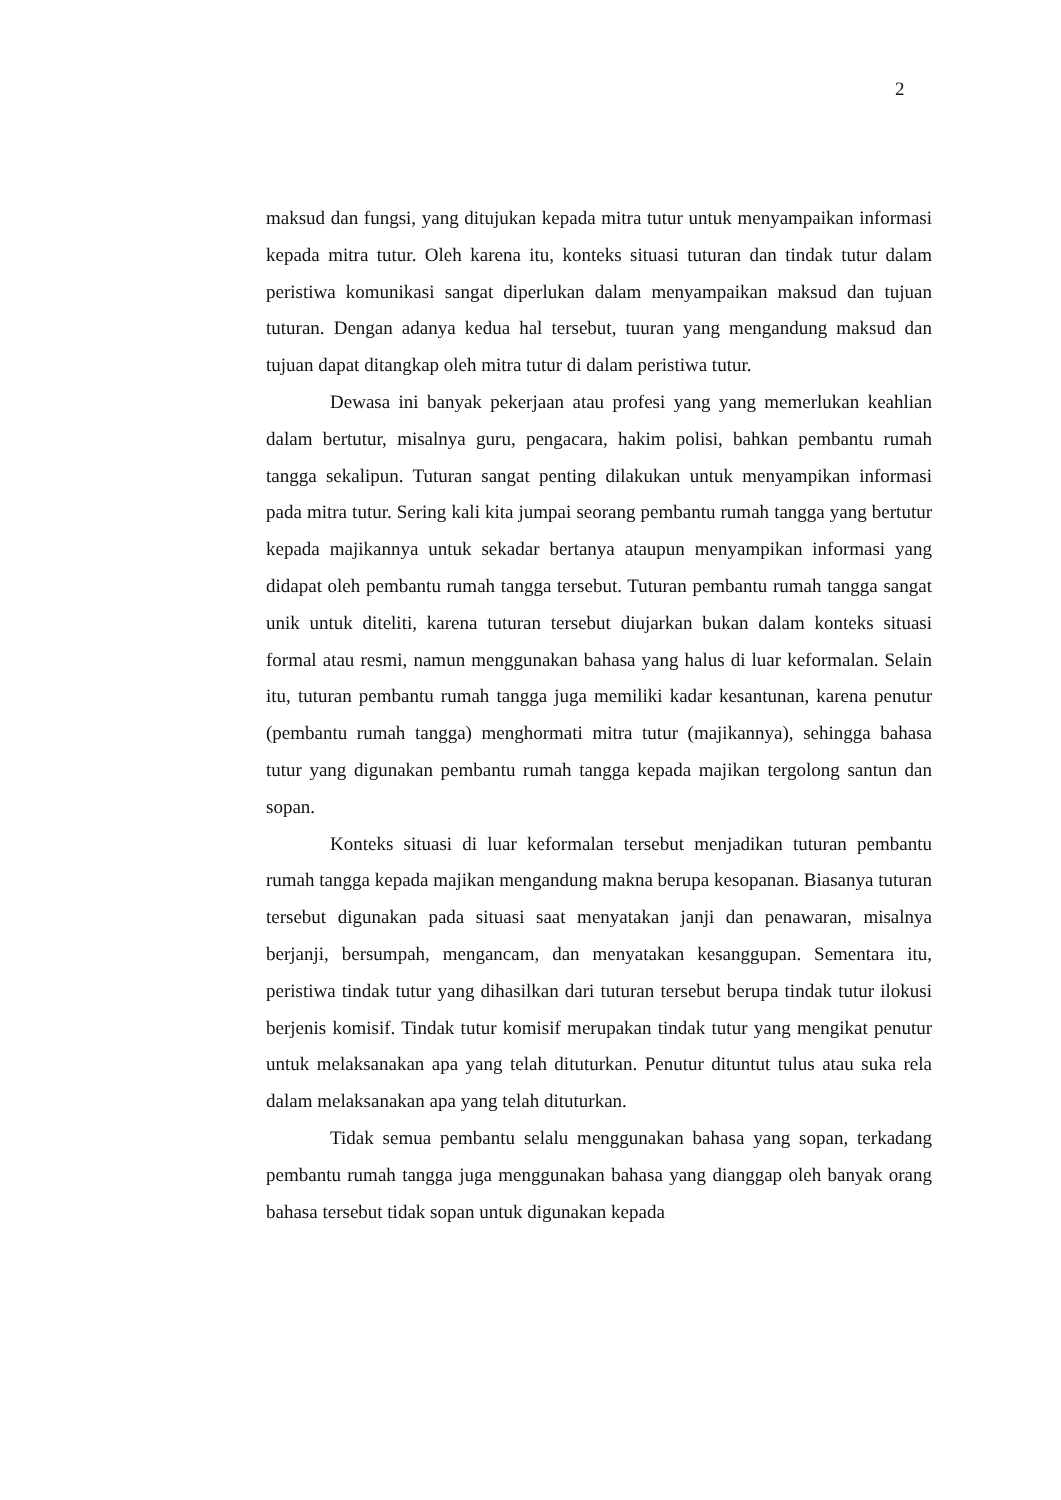2
maksud dan fungsi, yang ditujukan kepada mitra tutur untuk menyampaikan informasi kepada mitra tutur. Oleh karena itu, konteks situasi tuturan dan tindak tutur dalam peristiwa komunikasi sangat diperlukan dalam menyampaikan maksud dan tujuan tuturan. Dengan adanya kedua hal tersebut, tuuran yang mengandung maksud dan tujuan dapat ditangkap oleh mitra tutur di dalam peristiwa tutur.
Dewasa ini banyak pekerjaan atau profesi yang yang memerlukan keahlian dalam bertutur, misalnya guru, pengacara, hakim polisi, bahkan pembantu rumah tangga sekalipun. Tuturan sangat penting dilakukan untuk menyampikan informasi pada mitra tutur. Sering kali kita jumpai seorang pembantu rumah tangga yang bertutur kepada majikannya untuk sekadar bertanya ataupun menyampikan informasi yang didapat oleh pembantu rumah tangga tersebut. Tuturan pembantu rumah tangga sangat unik untuk diteliti, karena tuturan tersebut diujarkan bukan dalam konteks situasi formal atau resmi, namun menggunakan bahasa yang halus di luar keformalan. Selain itu, tuturan pembantu rumah tangga juga memiliki kadar kesantunan, karena penutur (pembantu rumah tangga) menghormati mitra tutur (majikannya), sehingga bahasa tutur yang digunakan pembantu rumah tangga kepada majikan tergolong santun dan sopan.
Konteks situasi di luar keformalan tersebut menjadikan tuturan pembantu rumah tangga kepada majikan mengandung makna berupa kesopanan. Biasanya tuturan tersebut digunakan pada situasi saat menyatakan janji dan penawaran, misalnya berjanji, bersumpah, mengancam, dan menyatakan kesanggupan. Sementara itu, peristiwa tindak tutur yang dihasilkan dari tuturan tersebut berupa tindak tutur ilokusi berjenis komisif. Tindak tutur komisif merupakan tindak tutur yang mengikat penutur untuk melaksanakan apa yang telah dituturkan. Penutur dituntut tulus atau suka rela dalam melaksanakan apa yang telah dituturkan.
Tidak semua pembantu selalu menggunakan bahasa yang sopan, terkadang pembantu rumah tangga juga menggunakan bahasa yang dianggap oleh banyak orang bahasa tersebut tidak sopan untuk digunakan kepada